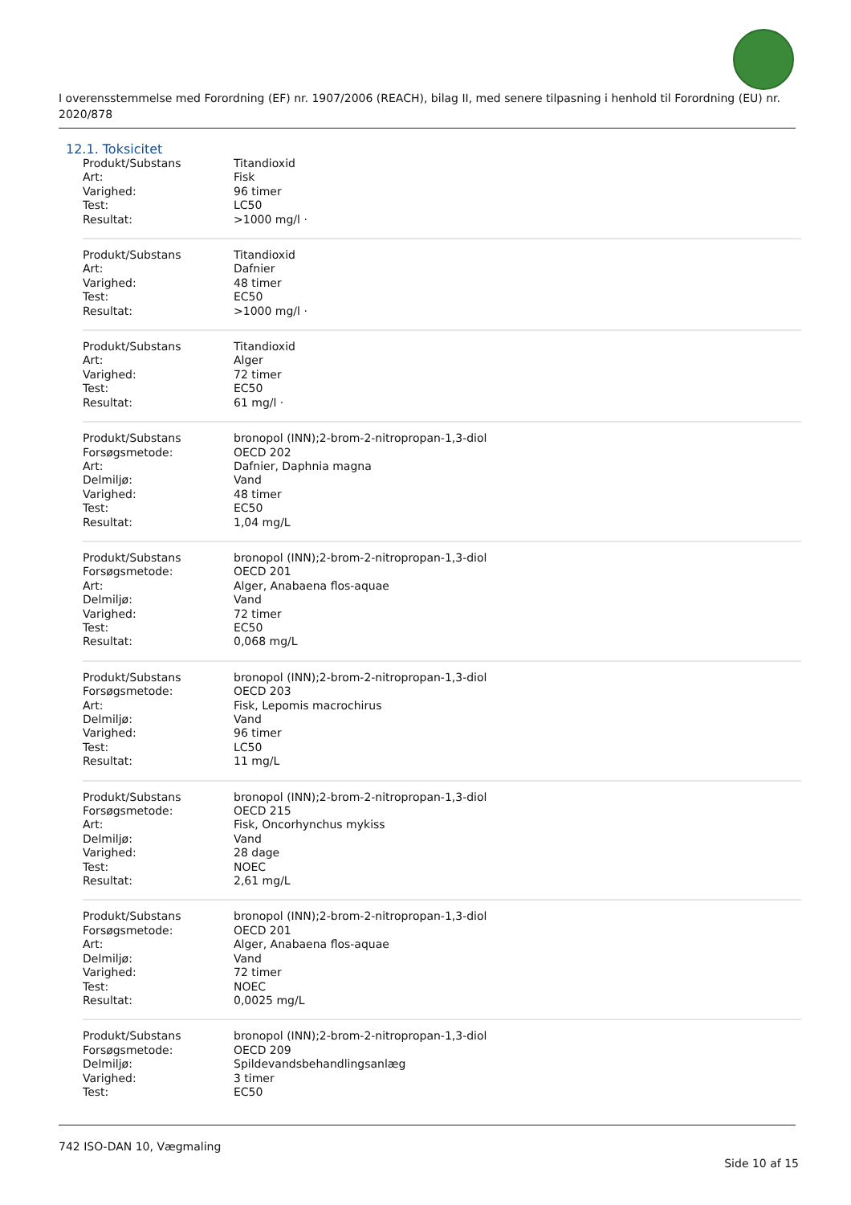I overensstemmelse med Forordning (EF) nr. 1907/2006 (REACH), bilag II, med senere tilpasning i henhold til Forordning (EU) nr. 2020/878
12.1. Toksicitet
| Produkt/Substans | Titandioxid |
| Art: | Fisk |
| Varighed: | 96 timer |
| Test: | LC50 |
| Resultat: | >1000 mg/l · |
| Produkt/Substans | Titandioxid |
| Art: | Dafnier |
| Varighed: | 48 timer |
| Test: | EC50 |
| Resultat: | >1000 mg/l · |
| Produkt/Substans | Titandioxid |
| Art: | Alger |
| Varighed: | 72 timer |
| Test: | EC50 |
| Resultat: | 61 mg/l · |
| Produkt/Substans | bronopol (INN);2-brom-2-nitropropan-1,3-diol |
| Forsøgsmetode: | OECD 202 |
| Art: | Dafnier, Daphnia magna |
| Delmiljø: | Vand |
| Varighed: | 48 timer |
| Test: | EC50 |
| Resultat: | 1,04 mg/L |
| Produkt/Substans | bronopol (INN);2-brom-2-nitropropan-1,3-diol |
| Forsøgsmetode: | OECD 201 |
| Art: | Alger, Anabaena flos-aquae |
| Delmiljø: | Vand |
| Varighed: | 72 timer |
| Test: | EC50 |
| Resultat: | 0,068 mg/L |
| Produkt/Substans | bronopol (INN);2-brom-2-nitropropan-1,3-diol |
| Forsøgsmetode: | OECD 203 |
| Art: | Fisk, Lepomis macrochirus |
| Delmiljø: | Vand |
| Varighed: | 96 timer |
| Test: | LC50 |
| Resultat: | 11 mg/L |
| Produkt/Substans | bronopol (INN);2-brom-2-nitropropan-1,3-diol |
| Forsøgsmetode: | OECD 215 |
| Art: | Fisk, Oncorhynchus mykiss |
| Delmiljø: | Vand |
| Varighed: | 28 dage |
| Test: | NOEC |
| Resultat: | 2,61 mg/L |
| Produkt/Substans | bronopol (INN);2-brom-2-nitropropan-1,3-diol |
| Forsøgsmetode: | OECD 201 |
| Art: | Alger, Anabaena flos-aquae |
| Delmiljø: | Vand |
| Varighed: | 72 timer |
| Test: | NOEC |
| Resultat: | 0,0025 mg/L |
| Produkt/Substans | bronopol (INN);2-brom-2-nitropropan-1,3-diol |
| Forsøgsmetode: | OECD 209 |
| Delmiljø: | Spildevandsbehandlingsanlæg |
| Varighed: | 3 timer |
| Test: | EC50 |
742 ISO-DAN 10, Vægmaling
Side 10 af 15